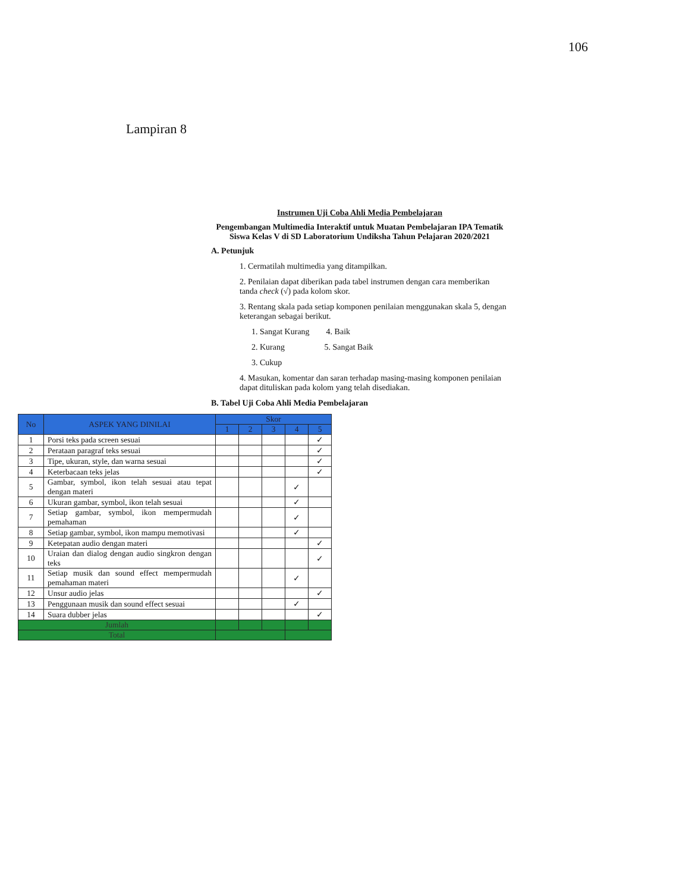106
Lampiran 8
Instrumen Uji Coba Ahli Media Pembelajaran
Pengembangan Multimedia Interaktif untuk Muatan Pembelajaran IPA Tematik Siswa Kelas V di SD Laboratorium Undiksha Tahun Pelajaran 2020/2021
A. Petunjuk
1. Cermatilah multimedia yang ditampilkan.
2. Penilaian dapat diberikan pada tabel instrumen dengan cara memberikan tanda check (√) pada kolom skor.
3. Rentang skala pada setiap komponen penilaian menggunakan skala 5, dengan keterangan sebagai berikut.
1. Sangat Kurang 4. Baik
2. Kurang 5. Sangat Baik
3. Cukup
4. Masukan, komentar dan saran terhadap masing-masing komponen penilaian dapat dituliskan pada kolom yang telah disediakan.
B. Tabel Uji Coba Ahli Media Pembelajaran
| No | ASPEK YANG DINILAI | Skor | | | | |
| --- | --- | --- | --- | --- | --- | --- |
| | | 1 | 2 | 3 | 4 | 5 |
| 1 | Porsi teks pada screen sesuai | | | | | ✓ |
| 2 | Perataan paragraf teks sesuai | | | | | ✓ |
| 3 | Tipe, ukuran, style, dan warna sesuai | | | | | ✓ |
| 4 | Keterbacaan teks jelas | | | | | ✓ |
| 5 | Gambar, symbol, ikon telah sesuai atau tepat dengan materi | | | | ✓ | |
| 6 | Ukuran gambar, symbol, ikon telah sesuai | | | | ✓ | |
| 7 | Setiap gambar, symbol, ikon mempermudah pemahaman | | | | ✓ | |
| 8 | Setiap gambar, symbol, ikon mampu memotivasi | | | | ✓ | |
| 9 | Ketepatan audio dengan materi | | | | | ✓ |
| 10 | Uraian dan dialog dengan audio singkron dengan teks | | | | | ✓ |
| 11 | Setiap musik dan sound effect mempermudah pemahaman materi | | | | ✓ | |
| 12 | Unsur audio jelas | | | | | ✓ |
| 13 | Penggunaan musik dan sound effect sesuai | | | | ✓ | |
| 14 | Suara dubber jelas | | | | | ✓ |
| Jumlah | | | | | | |
| Total | | | | | | |